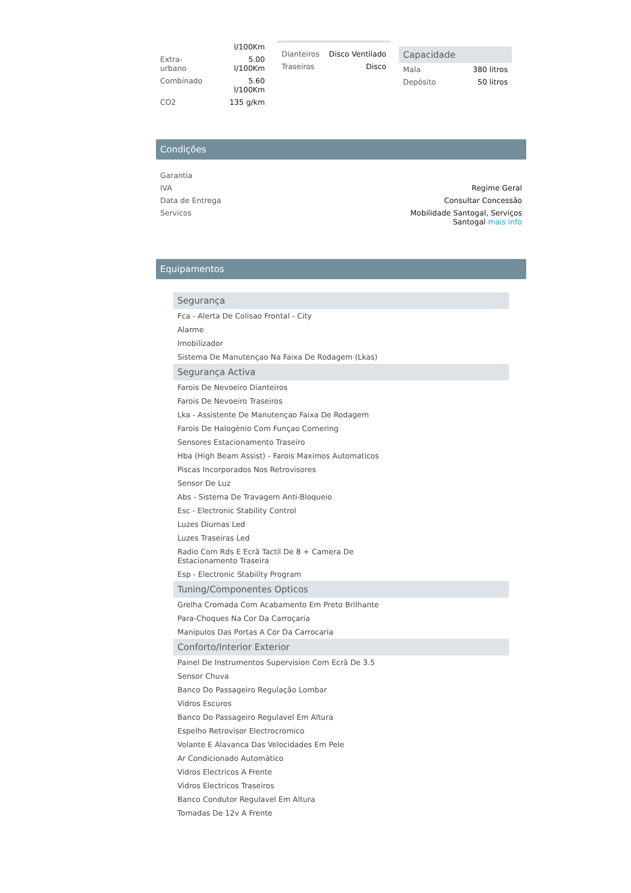| | l/100Km |
| Extra-urbano | 5.00 l/100Km |
| Combinado | 5.60 l/100Km |
| CO2 | 135 g/km |
| Dianteiros | Disco Ventilado |
| Traseiros | Disco |
Capacidade
| Mala | 380 litros |
| Depósito | 50 litros |
Condições
| Garantia | |
| IVA | Regime Geral |
| Data de Entrega | Consultar Concessão |
| Servicos | Mobilidade Santogal, Serviços Santogal mais info |
Equipamentos
Segurança
Fca - Alerta De Colisao Frontal - City
Alarme
Imobilizador
Sistema De Manutençao Na Faixa De Rodagem (Lkas)
Segurança Activa
Farois De Nevoeiro Dianteiros
Farois De Nevoeiro Traseiros
Lka - Assistente De Manutençao Faixa De Rodagem
Farois De Halogénio Com Funçao Cornering
Sensores Estacionamento Traseiro
Hba (High Beam Assist) - Farois Maximos Automaticos
Piscas Incorporados Nos Retrovisores
Sensor De Luz
Abs - Sistema De Travagem Anti-Bloqueio
Esc - Electronic Stability Control
Luzes Diurnas Led
Luzes Traseiras Led
Radio Com Rds E Ecrã Tactil De 8 + Camera De
Estacionamento Traseira
Esp - Electronic Stability Program
Tuning/Componentes Opticos
Grelha Cromada Com Acabamento Em Preto Brilhante
Para-Choques Na Cor Da Carroçaria
Manipulos Das Portas A Cor Da Carrocaria
Conforto/Interior Exterior
Painel De Instrumentos Supervision Com Ecrã De 3.5
Sensor Chuva
Banco Do Passageiro Regulação Lombar
Vidros Escuros
Banco Do Passageiro Regulavel Em Altura
Espelho Retrovisor Electrocromico
Volante E Alavanca Das Velocidades Em Pele
Ar Condicionado Automático
Vidros Electricos A Frente
Vidros Electricos Traseiros
Banco Condutor Regulavel Em Altura
Tomadas De 12v A Frente